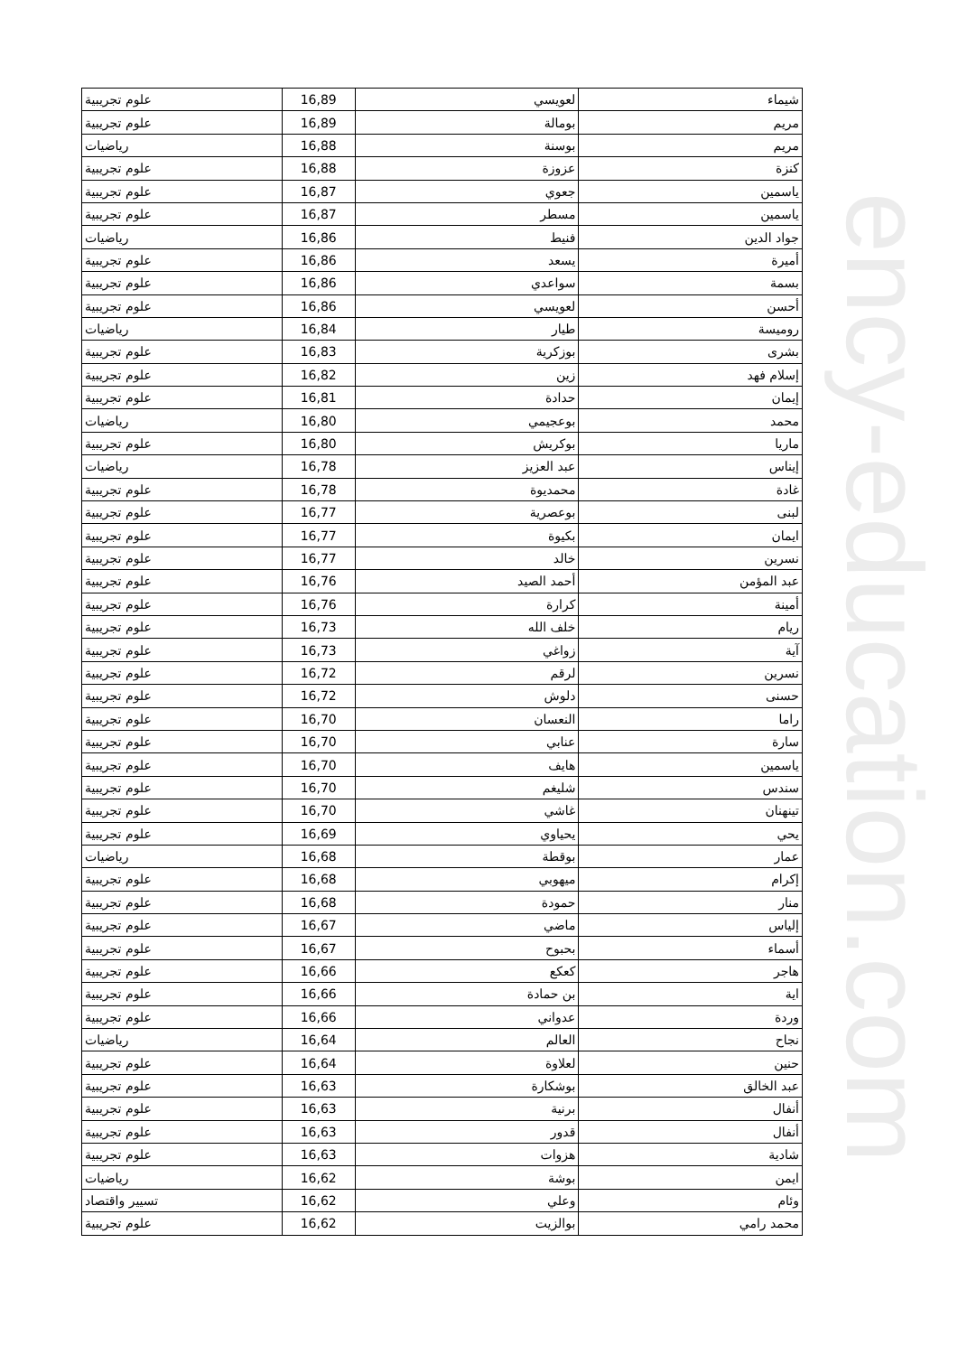ency-education.com
| شيماء | لعويسي | 16,89 | علوم تجريبية |
| مريم | بومالة | 16,89 | علوم تجريبية |
| مريم | بوسنة | 16,88 | رياضيات |
| كنزة | عزوزة | 16,88 | علوم تجريبية |
| ياسمين | جعوي | 16,87 | علوم تجريبية |
| ياسمين | مسطر | 16,87 | علوم تجريبية |
| جواد الدين | فنيط | 16,86 | رياضيات |
| أميرة | يسعد | 16,86 | علوم تجريبية |
| بسمة | سواعدي | 16,86 | علوم تجريبية |
| أحسن | لعويسي | 16,86 | علوم تجريبية |
| روميسة | طيار | 16,84 | رياضيات |
| بشرى | بوزكرية | 16,83 | علوم تجريبية |
| إسلام فهد | زين | 16,82 | علوم تجريبية |
| إيمان | حدادة | 16,81 | علوم تجريبية |
| محمد | بوعجيمي | 16,80 | رياضيات |
| ماريا | بوكريش | 16,80 | علوم تجريبية |
| إيناس | عبد العزيز | 16,78 | رياضيات |
| غادة | محمديوة | 16,78 | علوم تجريبية |
| لبنى | بوعصرية | 16,77 | علوم تجريبية |
| ايمان | بكيوة | 16,77 | علوم تجريبية |
| نسرين | خالد | 16,77 | علوم تجريبية |
| عبد المؤمن | أحمد الصيد | 16,76 | علوم تجريبية |
| أمينة | كرارة | 16,76 | علوم تجريبية |
| ريام | خلف الله | 16,73 | علوم تجريبية |
| آية | زواغي | 16,73 | علوم تجريبية |
| نسرين | لرقم | 16,72 | علوم تجريبية |
| حسنى | دلوش | 16,72 | علوم تجريبية |
| راما | النعسان | 16,70 | علوم تجريبية |
| سارة | عنابي | 16,70 | علوم تجريبية |
| ياسمين | هايف | 16,70 | علوم تجريبية |
| سندس | شليغم | 16,70 | علوم تجريبية |
| تينهنان | غاشي | 16,70 | علوم تجريبية |
| يحي | يحياوي | 16,69 | علوم تجريبية |
| عمار | بوقطة | 16,68 | رياضيات |
| إكرام | ميهوبي | 16,68 | علوم تجريبية |
| منار | حمودة | 16,68 | علوم تجريبية |
| إلياس | ماضي | 16,67 | علوم تجريبية |
| أسماء | بحبوح | 16,67 | علوم تجريبية |
| هاجر | كعكع | 16,66 | علوم تجريبية |
| اية | بن حمادة | 16,66 | علوم تجريبية |
| وردة | عدواني | 16,66 | علوم تجريبية |
| نجاح | العالم | 16,64 | رياضيات |
| حنين | لعلاوة | 16,64 | علوم تجريبية |
| عبد الخالق | بوشكارة | 16,63 | علوم تجريبية |
| أنفال | برنية | 16,63 | علوم تجريبية |
| أنفال | قدور | 16,63 | علوم تجريبية |
| شادية | هزوات | 16,63 | علوم تجريبية |
| ايمن | بوشة | 16,62 | رياضيات |
| وئام | وعلي | 16,62 | تسيير واقتصاد |
| محمد رامي | بوالزيت | 16,62 | علوم تجريبية |